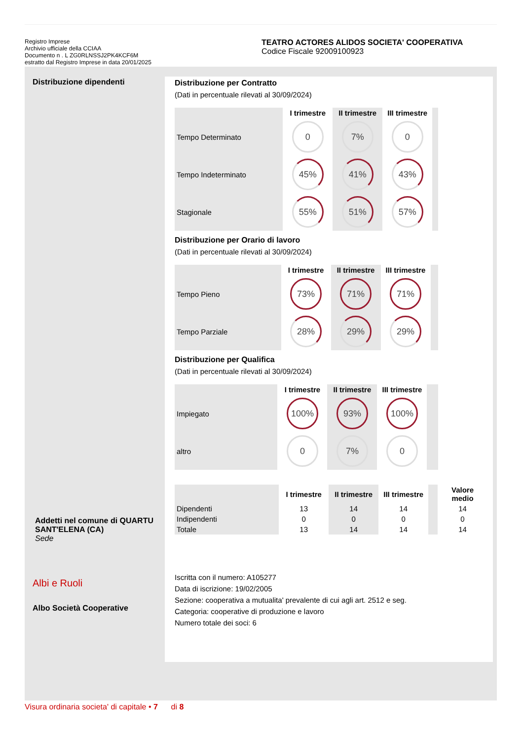Registro Imprese
Archivio ufficiale della CCIAA
Documento n . L ZG0RLNSSJ2PK4KCF6M
estratto dal Registro Imprese in data 20/01/2025
TEATRO ACTORES ALIDOS SOCIETA' COOPERATIVA
Codice Fiscale 92009100923
Distribuzione dipendenti
Addetti nel comune di QUARTU SANT'ELENA (CA)
Sede
Albi e Ruoli
Albo Società Cooperative
Distribuzione per Contratto
(Dati in percentuale rilevati al 30/09/2024)
| | I trimestre | II trimestre | III trimestre | |
| --- | --- | --- | --- | --- |
| Tempo Determinato | 0 | 7% | 0 | |
| Tempo Indeterminato | 45% | 41% | 43% | |
| Stagionale | 55% | 51% | 57% | |
Distribuzione per Orario di lavoro
(Dati in percentuale rilevati al 30/09/2024)
| | I trimestre | II trimestre | III trimestre | |
| --- | --- | --- | --- | --- |
| Tempo Pieno | 73% | 71% | 71% | |
| Tempo Parziale | 28% | 29% | 29% | |
Distribuzione per Qualifica
(Dati in percentuale rilevati al 30/09/2024)
| | I trimestre | II trimestre | III trimestre | |
| --- | --- | --- | --- | --- |
| Impiegato | 100% | 93% | 100% | |
| altro | 0 | 7% | 0 | |
| | I trimestre | II trimestre | III trimestre | | Valore medio |
| --- | --- | --- | --- | --- | --- |
| Dipendenti | 13 | 14 | 14 | | 14 |
| Indipendenti | 0 | 0 | 0 | | 0 |
| Totale | 13 | 14 | 14 | | 14 |
Iscritta con il numero: A105277
Data di iscrizione: 19/02/2005
Sezione: cooperativa a mutualita' prevalente di cui agli art. 2512 e seg.
Categoria: cooperative di produzione e lavoro
Numero totale dei soci: 6
Visura ordinaria societa' di capitale • 7 di 8